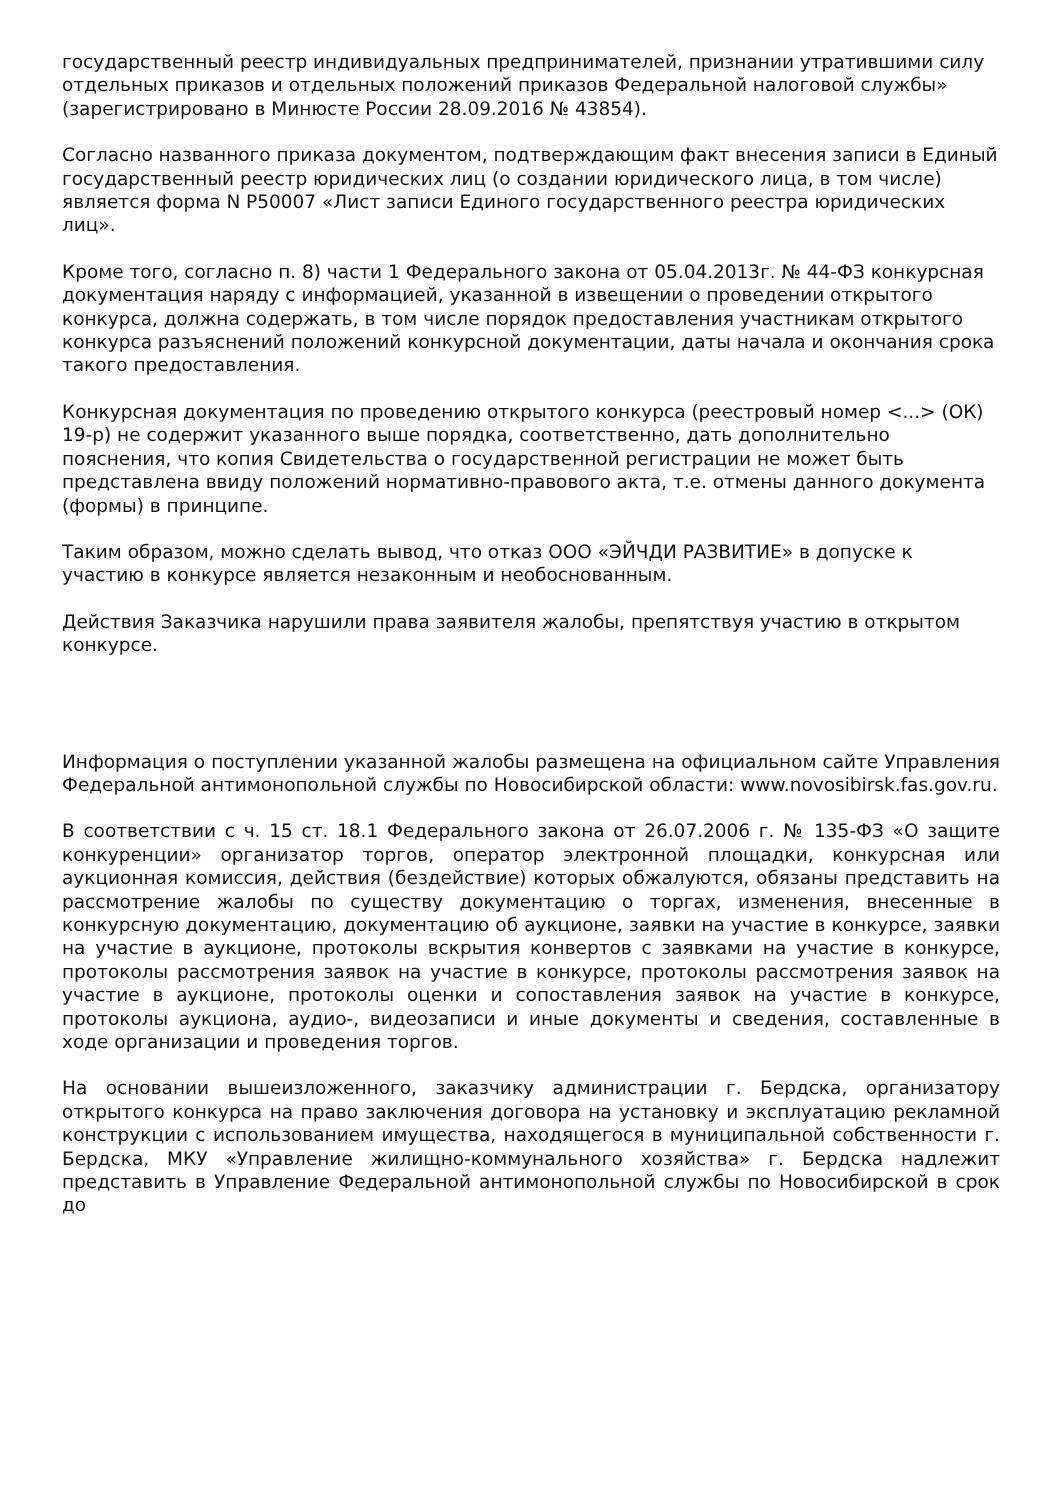государственный реестр индивидуальных предпринимателей, признании утратившими силу отдельных приказов и отдельных положений приказов Федеральной налоговой службы» (зарегистрировано в Минюсте России 28.09.2016 № 43854).
Согласно названного приказа документом, подтверждающим факт внесения записи в Единый государственный реестр юридических лиц (о создании юридического лица, в том числе) является форма N Р50007 «Лист записи Единого государственного реестра юридических лиц».
Кроме того, согласно п. 8) части 1 Федерального закона от 05.04.2013г. № 44-ФЗ конкурсная документация наряду с информацией, указанной в извещении о проведении открытого конкурса, должна содержать, в том числе порядок предоставления участникам открытого конкурса разъяснений положений конкурсной документации, даты начала и окончания срока такого предоставления.
Конкурсная документация по проведению открытого конкурса (реестровый номер <...> (ОК) 19-р) не содержит указанного выше порядка, соответственно, дать дополнительно пояснения, что копия Свидетельства о государственной регистрации не может быть представлена ввиду положений нормативно-правового акта, т.е. отмены данного документа (формы) в принципе.
Таким образом, можно сделать вывод, что отказ ООО «ЭЙЧДИ РАЗВИТИЕ» в допуске к участию в конкурсе является незаконным и необоснованным.
Действия Заказчика нарушили права заявителя жалобы, препятствуя участию в открытом конкурсе.
Информация о поступлении указанной жалобы размещена на официальном сайте Управления Федеральной антимонопольной службы по Новосибирской области: www.novosibirsk.fas.gov.ru.
В соответствии с ч. 15 ст. 18.1 Федерального закона от 26.07.2006 г. № 135-ФЗ «О защите конкуренции» организатор торгов, оператор электронной площадки, конкурсная или аукционная комиссия, действия (бездействие) которых обжалуются, обязаны представить на рассмотрение жалобы по существу документацию о торгах, изменения, внесенные в конкурсную документацию, документацию об аукционе, заявки на участие в конкурсе, заявки на участие в аукционе, протоколы вскрытия конвертов с заявками на участие в конкурсе, протоколы рассмотрения заявок на участие в конкурсе, протоколы рассмотрения заявок на участие в аукционе, протоколы оценки и сопоставления заявок на участие в конкурсе, протоколы аукциона, аудио-, видеозаписи и иные документы и сведения, составленные в ходе организации и проведения торгов.
На основании вышеизложенного, заказчику администрации г. Бердска, организатору открытого конкурса на право заключения договора на установку и эксплуатацию рекламной конструкции с использованием имущества, находящегося в муниципальной собственности г. Бердска, МКУ «Управление жилищно-коммунального хозяйства» г. Бердска надлежит представить в Управление Федеральной антимонопольной службы по Новосибирской в срок до